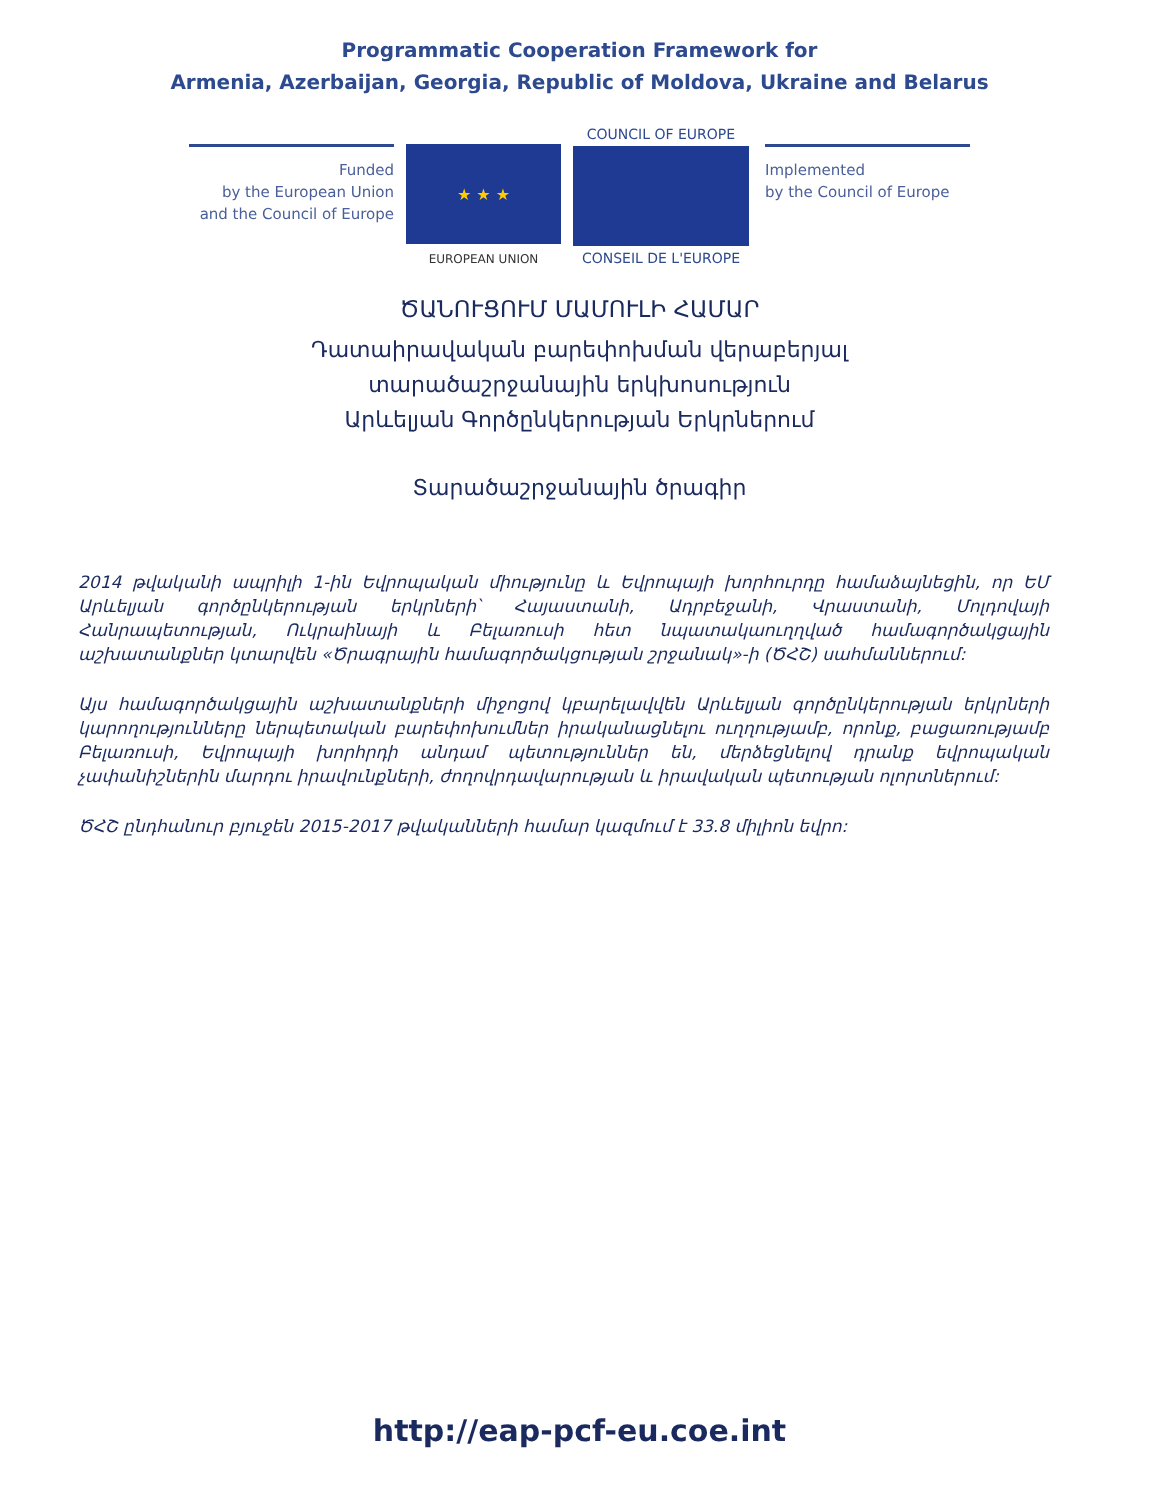Programmatic Cooperation Framework for
Armenia, Azerbaijan, Georgia, Republic of Moldova, Ukraine and Belarus
Funded
by the European Union
and the Council of Europe
★ ★ ★
EUROPEAN UNION
COUNCIL OF EUROPE
CONSEIL DE L'EUROPE
Implemented
by the Council of Europe
ԾԱՆՈՒՑՈՒՄ ՄԱՄՈՒԼԻ ՀԱՄԱՐ
Դատաիրավական բարեփոխման վերաբերյալ
տարածաշրջանային երկխոսություն
Արևելյան Գործընկերության Երկրներում
Տարածաշրջանային ծրագիր
2014 թվականի ապրիլի 1-ին Եվրոպական միությունը և Եվրոպայի խորհուրդը համաձայնեցին, որ ԵՄ Արևելյան գործընկերության երկրների՝ Հայաստանի, Ադրբեջանի, Վրաստանի, Մոլդովայի Հանրապետության, Ուկրաինայի և Բելառուսի հետ նպատակաուղղված համագործակցային աշխատանքներ կտարվեն «Ծրագրային համագործակցության շրջանակ»-ի (ԾՀՇ) սահմաններում:
Այս համագործակցային աշխատանքների միջոցով կբարելավվեն Արևելյան գործընկերության երկրների կարողությունները ներպետական բարեփոխումներ իրականացնելու ուղղությամբ, որոնք, բացառությամբ Բելառուսի, Եվրոպայի խորհրդի անդամ պետություններ են, մերձեցնելով դրանք եվրոպական չափանիշներին մարդու իրավունքների, ժողովրդավարության և իրավական պետության ոլորտներում:
ԾՀՇ ընդհանուր բյուջեն 2015-2017 թվականների համար կազմում է 33.8 միլիոն եվրո:
http://eap-pcf-eu.coe.int